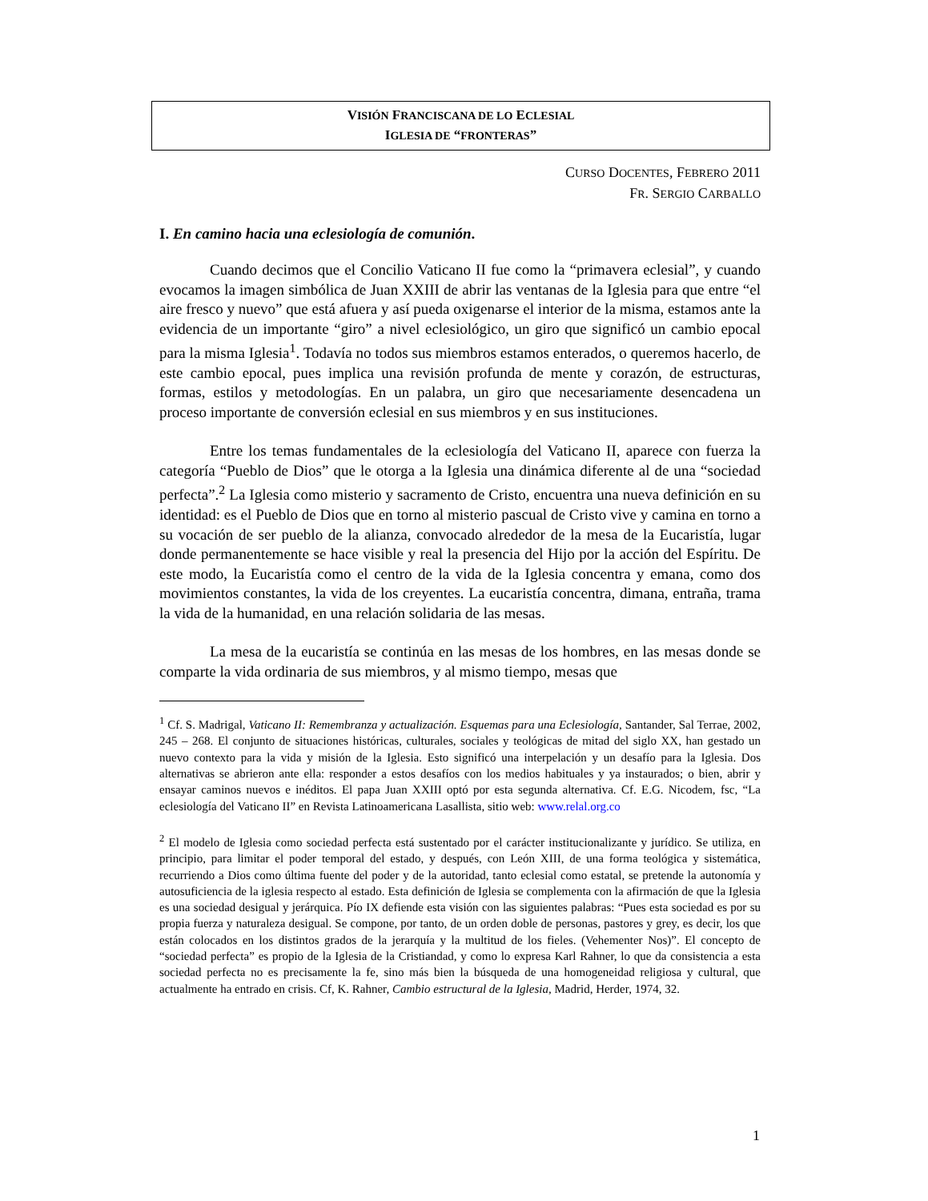VISIÓN FRANCISCANA DE LO ECLESIAL
IGLESIA DE “FRONTERAS”
CURSO DOCENTES, FEBRERO 2011
FR. SERGIO CARBALLO
I. En camino hacia una eclesiología de comunión.
Cuando decimos que el Concilio Vaticano II fue como la “primavera eclesial”, y cuando evocamos la imagen simbólica de Juan XXIII de abrir las ventanas de la Iglesia para que entre “el aire fresco y nuevo” que está afuera y así pueda oxigenarse el interior de la misma, estamos ante la evidencia de un importante “giro” a nivel eclesiológico, un giro que significó un cambio epocal para la misma Iglesia<sup>1</sup>. Todavía no todos sus miembros estamos enterados, o queremos hacerlo, de este cambio epocal, pues implica una revisión profunda de mente y corazón, de estructuras, formas, estilos y metodologías. En un palabra, un giro que necesariamente desencadena un proceso importante de conversión eclesial en sus miembros y en sus instituciones.
Entre los temas fundamentales de la eclesiología del Vaticano II, aparece con fuerza la categoría “Pueblo de Dios” que le otorga a la Iglesia una dinámica diferente al de una “sociedad perfecta”.<sup>2</sup> La Iglesia como misterio y sacramento de Cristo, encuentra una nueva definición en su identidad: es el Pueblo de Dios que en torno al misterio pascual de Cristo vive y camina en torno a su vocación de ser pueblo de la alianza, convocado alrededor de la mesa de la Eucaristía, lugar donde permanentemente se hace visible y real la presencia del Hijo por la acción del Espíritu. De este modo, la Eucaristía como el centro de la vida de la Iglesia concentra y emana, como dos movimientos constantes, la vida de los creyentes. La eucaristía concentra, dimana, entraña, trama la vida de la humanidad, en una relación solidaria de las mesas.
La mesa de la eucaristía se continúa en las mesas de los hombres, en las mesas donde se comparte la vida ordinaria de sus miembros, y al mismo tiempo, mesas que
<sup>1</sup> Cf. S. Madrigal, Vaticano II: Remembranza y actualización. Esquemas para una Eclesiología, Santander, Sal Terrae, 2002, 245 – 268. El conjunto de situaciones históricas, culturales, sociales y teológicas de mitad del siglo XX, han gestado un nuevo contexto para la vida y misión de la Iglesia. Esto significó una interpelación y un desafío para la Iglesia. Dos alternativas se abrieron ante ella: responder a estos desafíos con los medios habituales y ya instaurados; o bien, abrir y ensayar caminos nuevos e inéditos. El papa Juan XXIII optó por esta segunda alternativa. Cf. E.G. Nicodem, fsc, “La eclesiología del Vaticano II” en Revista Latinoamericana Lasallista, sitio web: www.relal.org.co
<sup>2</sup> El modelo de Iglesia como sociedad perfecta está sustentado por el carácter institucionalizante y jurídico. Se utiliza, en principio, para limitar el poder temporal del estado, y después, con León XIII, de una forma teológica y sistemática, recurriendo a Dios como última fuente del poder y de la autoridad, tanto eclesial como estatal, se pretende la autonomía y autosuficiencia de la iglesia respecto al estado. Esta definición de Iglesia se complementa con la afirmación de que la Iglesia es una sociedad desigual y jerárquica. Pío IX defiende esta visión con las siguientes palabras: “Pues esta sociedad es por su propia fuerza y naturaleza desigual. Se compone, por tanto, de un orden doble de personas, pastores y grey, es decir, los que están colocados en los distintos grados de la jerarquía y la multitud de los fieles. (Vehementer Nos)”. El concepto de “sociedad perfecta” es propio de la Iglesia de la Cristiandad, y como lo expresa Karl Rahner, lo que da consistencia a esta sociedad perfecta no es precisamente la fe, sino más bien la búsqueda de una homogeneidad religiosa y cultural, que actualmente ha entrado en crisis. Cf, K. Rahner, Cambio estructural de la Iglesia, Madrid, Herder, 1974, 32.
1